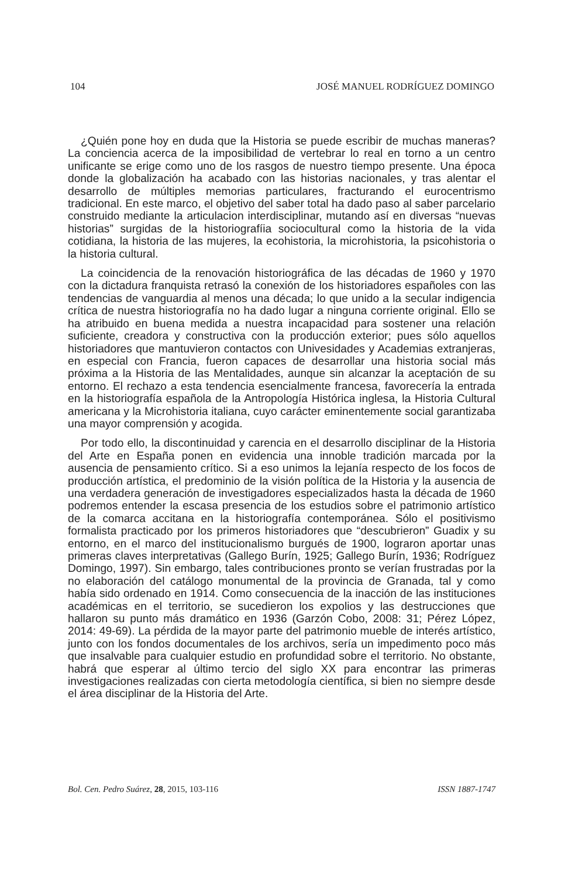104 JOSÉ MANUEL RODRÍGUEZ DOMINGO
¿Quién pone hoy en duda que la Historia se puede escribir de muchas maneras? La conciencia acerca de la imposibilidad de vertebrar lo real en torno a un centro unificante se erige como uno de los rasgos de nuestro tiempo presente. Una época donde la globalización ha acabado con las historias nacionales, y tras alentar el desarrollo de múltiples memorias particulares, fracturando el eurocentrismo tradicional. En este marco, el objetivo del saber total ha dado paso al saber parcelario construido mediante la articulacion interdisciplinar, mutando así en diversas “nuevas historias” surgidas de la historiografíia sociocultural como la historia de la vida cotidiana, la historia de las mujeres, la ecohistoria, la microhistoria, la psicohistoria o la historia cultural.
La coincidencia de la renovación historiográfica de las décadas de 1960 y 1970 con la dictadura franquista retrasó la conexión de los historiadores españoles con las tendencias de vanguardia al menos una década; lo que unido a la secular indigencia crítica de nuestra historiografía no ha dado lugar a ninguna corriente original. Ello se ha atribuido en buena medida a nuestra incapacidad para sostener una relación suficiente, creadora y constructiva con la producción exterior; pues sólo aquellos historiadores que mantuvieron contactos con Univesidades y Academias extranjeras, en especial con Francia, fueron capaces de desarrollar una historia social más próxima a la Historia de las Mentalidades, aunque sin alcanzar la aceptación de su entorno. El rechazo a esta tendencia esencialmente francesa, favorecería la entrada en la historiografía española de la Antropología Histórica inglesa, la Historia Cultural americana y la Microhistoria italiana, cuyo carácter eminentemente social garantizaba una mayor comprensión y acogida.
Por todo ello, la discontinuidad y carencia en el desarrollo disciplinar de la Historia del Arte en España ponen en evidencia una innoble tradición marcada por la ausencia de pensamiento crítico. Si a eso unimos la lejanía respecto de los focos de producción artística, el predominio de la visión política de la Historia y la ausencia de una verdadera generación de investigadores especializados hasta la década de 1960 podremos entender la escasa presencia de los estudios sobre el patrimonio artístico de la comarca accitana en la historiografía contemporánea. Sólo el positivismo formalista practicado por los primeros historiadores que “descubrieron” Guadix y su entorno, en el marco del institucionalismo burgués de 1900, lograron aportar unas primeras claves interpretativas (Gallego Burín, 1925; Gallego Burín, 1936; Rodríguez Domingo, 1997). Sin embargo, tales contribuciones pronto se verían frustradas por la no elaboración del catálogo monumental de la provincia de Granada, tal y como había sido ordenado en 1914. Como consecuencia de la inacción de las instituciones académicas en el territorio, se sucedieron los expolios y las destrucciones que hallaron su punto más dramático en 1936 (Garzón Cobo, 2008: 31; Pérez López, 2014: 49-69). La pérdida de la mayor parte del patrimonio mueble de interés artístico, junto con los fondos documentales de los archivos, sería un impedimento poco más que insalvable para cualquier estudio en profundidad sobre el territorio. No obstante, habrá que esperar al último tercio del siglo XX para encontrar las primeras investigaciones realizadas con cierta metodología científica, si bien no siempre desde el área disciplinar de la Historia del Arte.
Bol. Cen. Pedro Suárez, 28, 2015, 103-116 ISSN 1887-1747